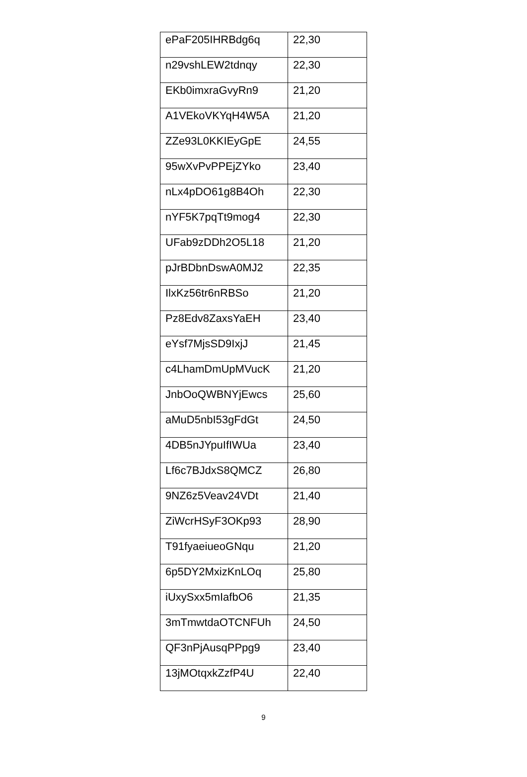| ePaF205IHRBdg6q | 22,30 |
| n29vshLEW2tdnqy | 22,30 |
| EKb0imxraGvyRn9 | 21,20 |
| A1VEkoVKYqH4W5A | 21,20 |
| ZZe93L0KKIEyGpE | 24,55 |
| 95wXvPvPPEjZYko | 23,40 |
| nLx4pDO61g8B4Oh | 22,30 |
| nYF5K7pqTt9mog4 | 22,30 |
| UFab9zDDh2O5L18 | 21,20 |
| pJrBDbnDswA0MJ2 | 22,35 |
| IlxKz56tr6nRBSo | 21,20 |
| Pz8Edv8ZaxsYaEH | 23,40 |
| eYsf7MjsSD9IxjJ | 21,45 |
| c4LhamDmUpMVucK | 21,20 |
| JnbOoQWBNYjEwcs | 25,60 |
| aMuD5nbI53gFdGt | 24,50 |
| 4DB5nJYpuIfIWUa | 23,40 |
| Lf6c7BJdxS8QMCZ | 26,80 |
| 9NZ6z5Veav24VDt | 21,40 |
| ZiWcrHSyF3OKp93 | 28,90 |
| T91fyaeiueoGNqu | 21,20 |
| 6p5DY2MxizKnLOq | 25,80 |
| iUxySxx5mIafbO6 | 21,35 |
| 3mTmwtdaOTCNFUh | 24,50 |
| QF3nPjAusqPPpg9 | 23,40 |
| 13jMOtqxkZzfP4U | 22,40 |
9